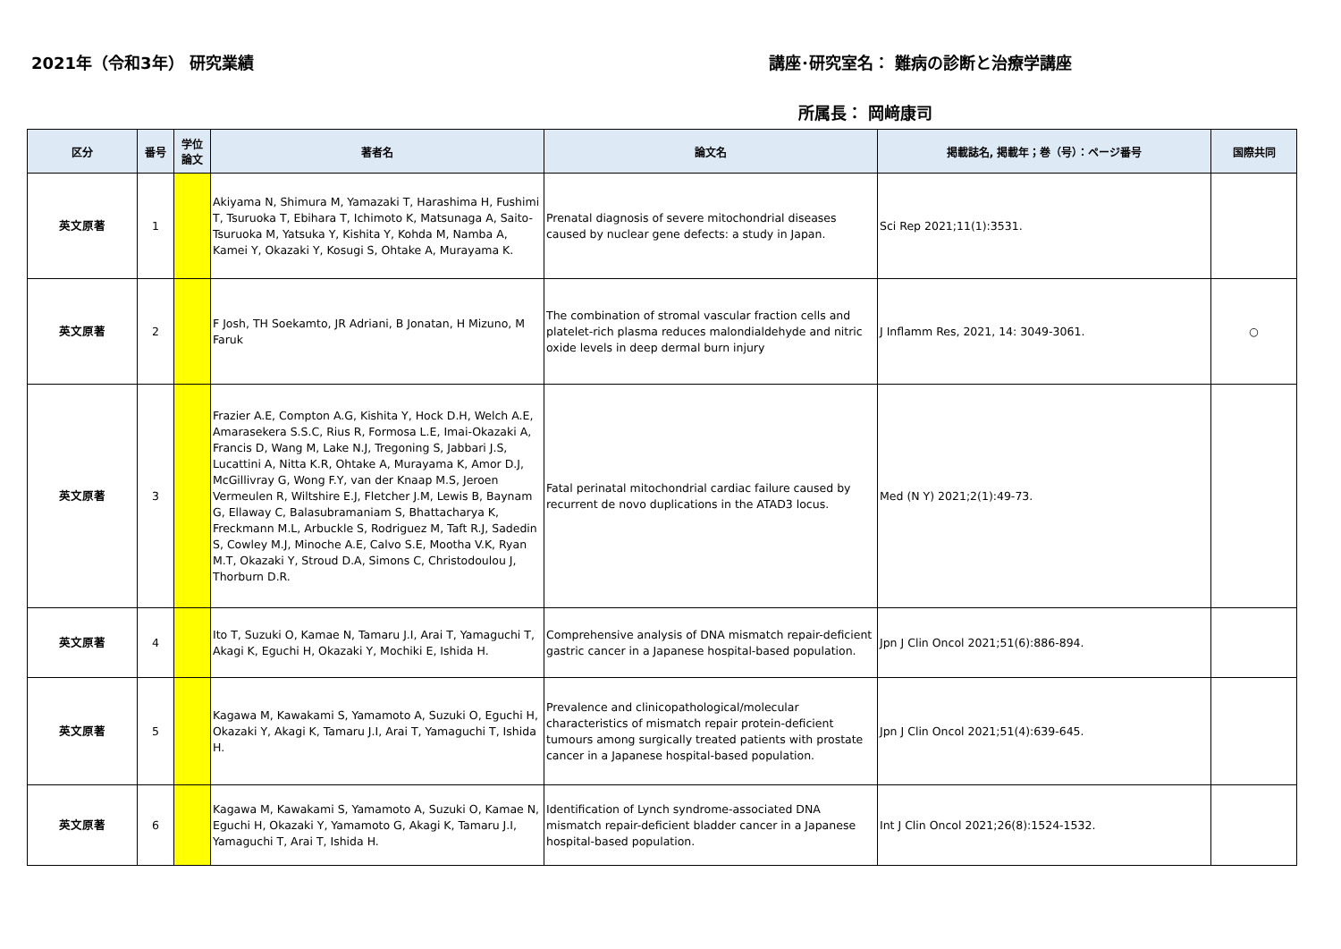2021年（令和3年） 研究業績 講座･研究室名： 難病の診断と治療学講座
所属長： 岡﨑康司
| 区分 | 番号 | 学位 論文 | 著者名 | 論文名 | 掲載誌名, 掲載年；巻（号）：ページ番号 | 国際共同 |
| --- | --- | --- | --- | --- | --- | --- |
| 英文原著 | 1 | | Akiyama N, Shimura M, Yamazaki T, Harashima H, Fushimi T, Tsuruoka T, Ebihara T, Ichimoto K, Matsunaga A, Saito-Tsuruoka M, Yatsuka Y, Kishita Y, Kohda M, Namba A, Kamei Y, Okazaki Y, Kosugi S, Ohtake A, Murayama K. | Prenatal diagnosis of severe mitochondrial diseases caused by nuclear gene defects: a study in Japan. | Sci Rep 2021;11(1):3531. | |
| 英文原著 | 2 | | F Josh, TH Soekamto, JR Adriani, B Jonatan, H Mizuno, M Faruk | The combination of stromal vascular fraction cells and platelet-rich plasma reduces malondialdehyde and nitric oxide levels in deep dermal burn injury | J Inflamm Res, 2021, 14: 3049-3061. | ○ |
| 英文原著 | 3 | | Frazier A.E, Compton A.G, Kishita Y, Hock D.H, Welch A.E, Amarasekera S.S.C, Rius R, Formosa L.E, Imai-Okazaki A, Francis D, Wang M, Lake N.J, Tregoning S, Jabbari J.S, Lucattini A, Nitta K.R, Ohtake A, Murayama K, Amor D.J, McGillivray G, Wong F.Y, van der Knaap M.S, Jeroen Vermeulen R, Wiltshire E.J, Fletcher J.M, Lewis B, Baynam G, Ellaway C, Balasubramaniam S, Bhattacharya K, Freckmann M.L, Arbuckle S, Rodriguez M, Taft R.J, Sadedin S, Cowley M.J, Minoche A.E, Calvo S.E, Mootha V.K, Ryan M.T, Okazaki Y, Stroud D.A, Simons C, Christodoulou J, Thorburn D.R. | Fatal perinatal mitochondrial cardiac failure caused by recurrent de novo duplications in the ATAD3 locus. | Med (N Y) 2021;2(1):49-73. | |
| 英文原著 | 4 | | Ito T, Suzuki O, Kamae N, Tamaru J.I, Arai T, Yamaguchi T, Akagi K, Eguchi H, Okazaki Y, Mochiki E, Ishida H. | Comprehensive analysis of DNA mismatch repair-deficient gastric cancer in a Japanese hospital-based population. | Jpn J Clin Oncol 2021;51(6):886-894. | |
| 英文原著 | 5 | | Kagawa M, Kawakami S, Yamamoto A, Suzuki O, Eguchi H, Okazaki Y, Akagi K, Tamaru J.I, Arai T, Yamaguchi T, Ishida H. | Prevalence and clinicopathological/molecular characteristics of mismatch repair protein-deficient tumours among surgically treated patients with prostate cancer in a Japanese hospital-based population. | Jpn J Clin Oncol 2021;51(4):639-645. | |
| 英文原著 | 6 | | Kagawa M, Kawakami S, Yamamoto A, Suzuki O, Kamae N, Eguchi H, Okazaki Y, Yamamoto G, Akagi K, Tamaru J.I, Yamaguchi T, Arai T, Ishida H. | Identification of Lynch syndrome-associated DNA mismatch repair-deficient bladder cancer in a Japanese hospital-based population. | Int J Clin Oncol 2021;26(8):1524-1532. | |